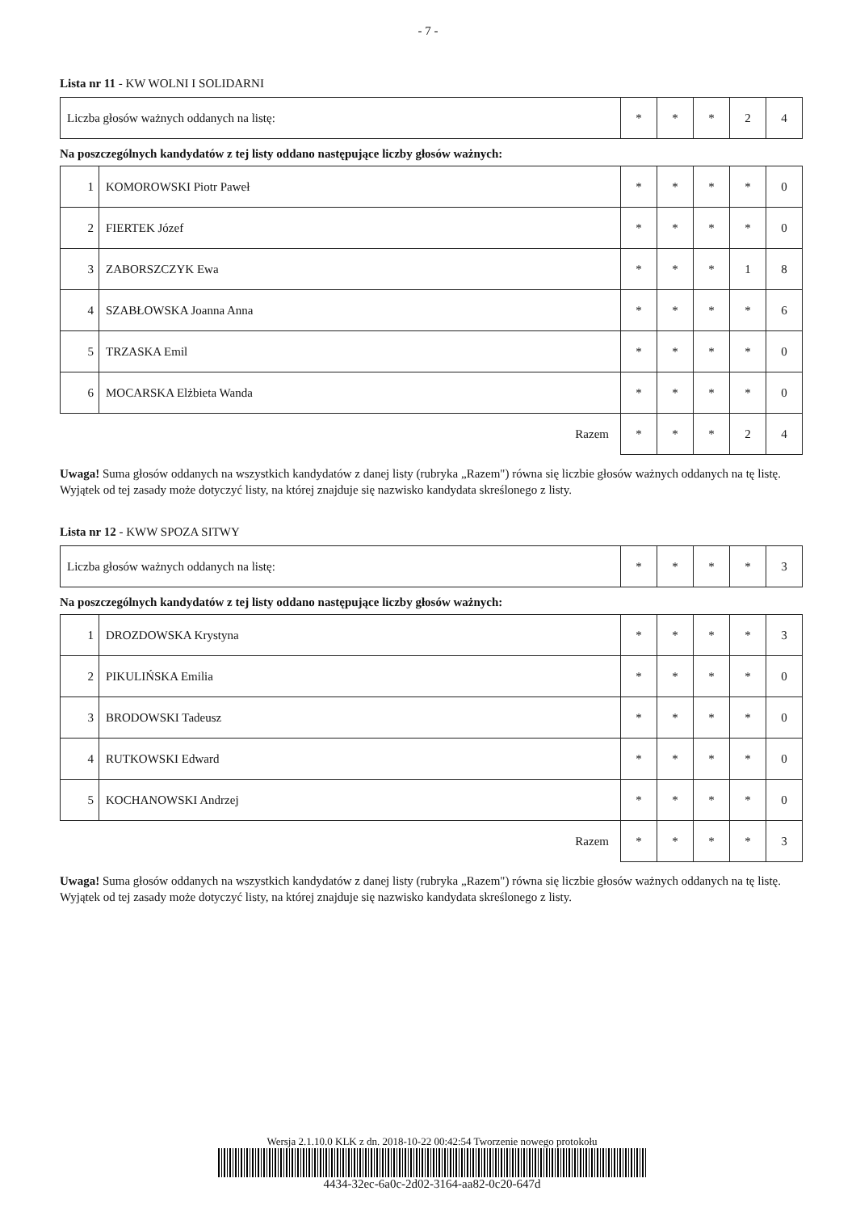- 7 -
Lista nr 11 - KW WOLNI I SOLIDARNI
| Liczba głosów ważnych oddanych na listę: | * | * | * | 2 | 4 |
Na poszczególnych kandydatów z tej listy oddano następujące liczby głosów ważnych:
| 1 | KOMOROWSKI Piotr Paweł | * | * | * | * | 0 |
| 2 | FIERTEK Józef | * | * | * | * | 0 |
| 3 | ZABORSZCZYK Ewa | * | * | * | 1 | 8 |
| 4 | SZABŁOWSKA Joanna Anna | * | * | * | * | 6 |
| 5 | TRZASKA Emil | * | * | * | * | 0 |
| 6 | MOCARSKA Elżbieta Wanda | * | * | * | * | 0 |
| Razem | | * | * | * | 2 | 4 |
Uwaga! Suma głosów oddanych na wszystkich kandydatów z danej listy (rubryka „Razem") równa się liczbie głosów ważnych oddanych na tę listę. Wyjątek od tej zasady może dotyczyć listy, na której znajduje się nazwisko kandydata skreślonego z listy.
Lista nr 12 - KWW SPOZA SITWY
| Liczba głosów ważnych oddanych na listę: | * | * | * | * | 3 |
Na poszczególnych kandydatów z tej listy oddano następujące liczby głosów ważnych:
| 1 | DROZDOWSKA Krystyna | * | * | * | * | 3 |
| 2 | PIKULIŃSKA Emilia | * | * | * | * | 0 |
| 3 | BRODOWSKI Tadeusz | * | * | * | * | 0 |
| 4 | RUTKOWSKI Edward | * | * | * | * | 0 |
| 5 | KOCHANOWSKI Andrzej | * | * | * | * | 0 |
| Razem | | * | * | * | * | 3 |
Uwaga! Suma głosów oddanych na wszystkich kandydatów z danej listy (rubryka „Razem") równa się liczbie głosów ważnych oddanych na tę listę. Wyjątek od tej zasady może dotyczyć listy, na której znajduje się nazwisko kandydata skreślonego z listy.
Wersja 2.1.10.0 KLK z dn. 2018-10-22 00:42:54 Tworzenie nowego protokołu
4434-32ec-6a0c-2d02-3164-aa82-0c20-647d